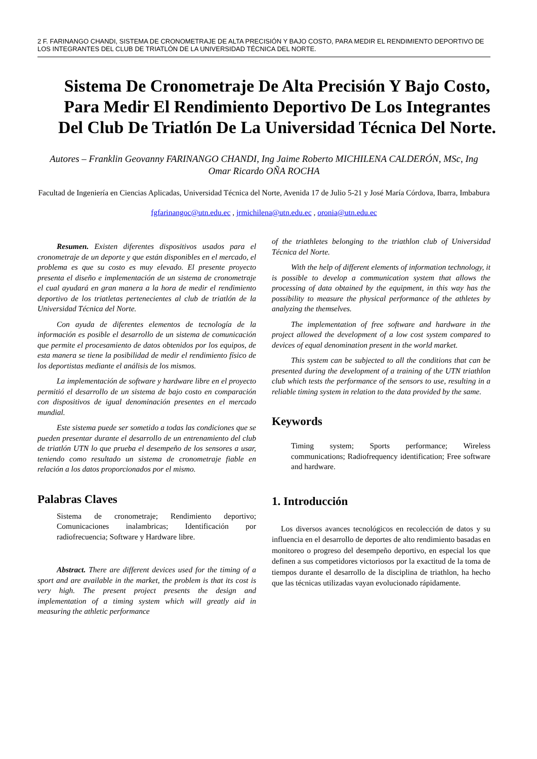2 F. FARINANGO CHANDI, SISTEMA DE CRONOMETRAJE DE ALTA PRECISIÓN Y BAJO COSTO, PARA MEDIR EL RENDIMIENTO DEPORTIVO DE LOS INTEGRANTES DEL CLUB DE TRIATLÓN DE LA UNIVERSIDAD TÉCNICA DEL NORTE.
Sistema De Cronometraje De Alta Precisión Y Bajo Costo, Para Medir El Rendimiento Deportivo De Los Integrantes Del Club De Triatlón De La Universidad Técnica Del Norte.
Autores – Franklin Geovanny FARINANGO CHANDI, Ing Jaime Roberto MICHILENA CALDERÓN, MSc, Ing Omar Ricardo OÑA ROCHA
Facultad de Ingeniería en Ciencias Aplicadas, Universidad Técnica del Norte, Avenida 17 de Julio 5-21 y José María Córdova, Ibarra, Imbabura
fgfarinangoc@utn.edu.ec , jrmichilena@utn.edu.ec , oronia@utn.edu.ec
Resumen. Existen diferentes dispositivos usados para el cronometraje de un deporte y que están disponibles en el mercado, el problema es que su costo es muy elevado. El presente proyecto presenta el diseño e implementación de un sistema de cronometraje el cual ayudará en gran manera a la hora de medir el rendimiento deportivo de los triatletas pertenecientes al club de triatlón de la Universidad Técnica del Norte.
Con ayuda de diferentes elementos de tecnología de la información es posible el desarrollo de un sistema de comunicación que permite el procesamiento de datos obtenidos por los equipos, de esta manera se tiene la posibilidad de medir el rendimiento físico de los deportistas mediante el análisis de los mismos.
La implementación de software y hardware libre en el proyecto permitió el desarrollo de un sistema de bajo costo en comparación con dispositivos de igual denominación presentes en el mercado mundial.
Este sistema puede ser sometido a todas las condiciones que se pueden presentar durante el desarrollo de un entrenamiento del club de triatlón UTN lo que prueba el desempeño de los sensores a usar, teniendo como resultado un sistema de cronometraje fiable en relación a los datos proporcionados por el mismo.
Palabras Claves
Sistema de cronometraje; Rendimiento deportivo; Comunicaciones inalambricas; Identificación por radiofrecuencia; Software y Hardware libre.
Abstract. There are different devices used for the timing of a sport and are available in the market, the problem is that its cost is very high. The present project presents the design and implementation of a timing system which will greatly aid in measuring the athletic performance
of the triathletes belonging to the triathlon club of Universidad Técnica del Norte.
With the help of different elements of information technology, it is possible to develop a communication system that allows the processing of data obtained by the equipment, in this way has the possibility to measure the physical performance of the athletes by analyzing the themselves.
The implementation of free software and hardware in the project allowed the development of a low cost system compared to devices of equal denomination present in the world market.
This system can be subjected to all the conditions that can be presented during the development of a training of the UTN triathlon club which tests the performance of the sensors to use, resulting in a reliable timing system in relation to the data provided by the same.
Keywords
Timing system; Sports performance; Wireless communications; Radiofrequency identification; Free software and hardware.
1. Introducción
Los diversos avances tecnológicos en recolección de datos y su influencia en el desarrollo de deportes de alto rendimiento basadas en monitoreo o progreso del desempeño deportivo, en especial los que definen a sus competidores victoriosos por la exactitud de la toma de tiempos durante el desarrollo de la disciplina de triathlon, ha hecho que las técnicas utilizadas vayan evolucionado rápidamente.